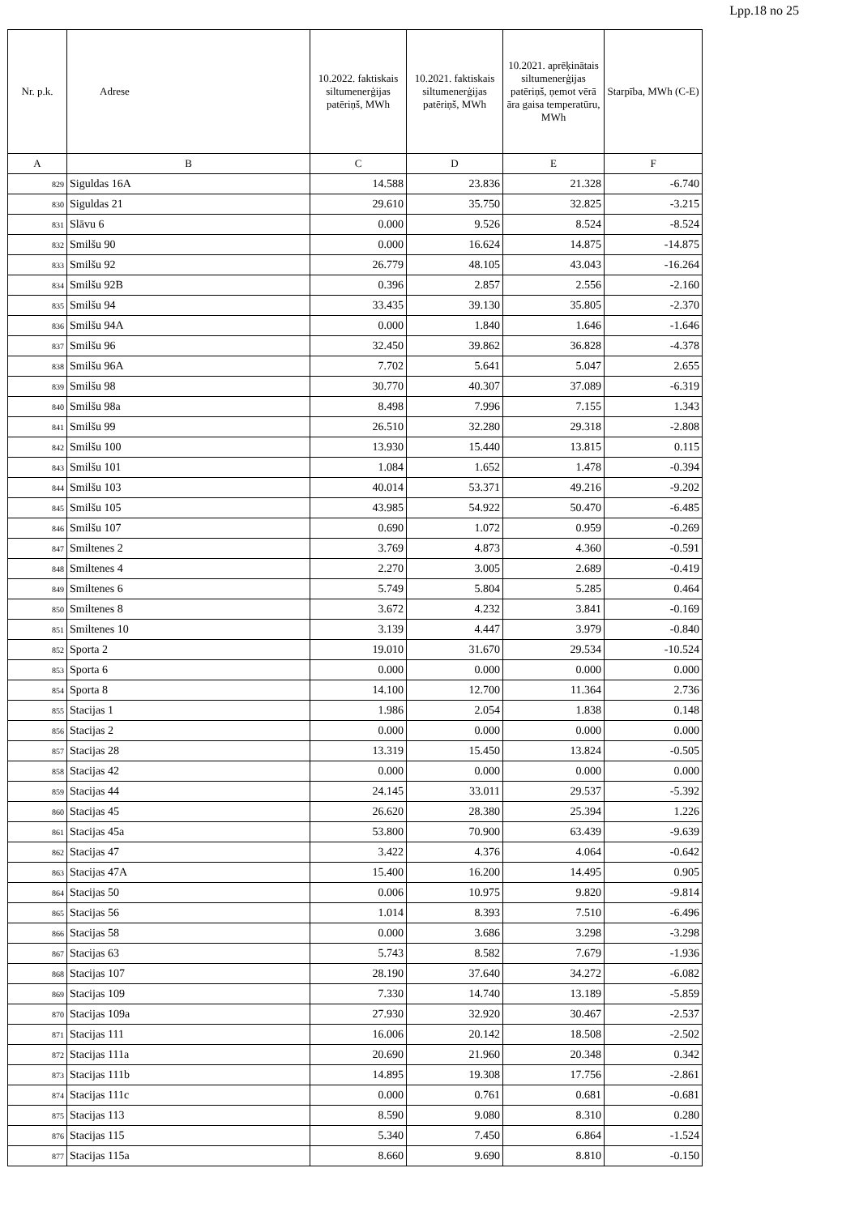Lpp.18 no 25
| Nr. p.k. | Adrese | 10.2022. faktiskais siltumenerģijas patēriņš, MWh | 10.2021. faktiskais siltumenerģijas patēriņš, MWh | 10.2021. aprēķinātais siltumenerģijas patēriņš, ņemot vērā āra gaisa temperatūru, MWh | Starpība, MWh (C-E) |
| --- | --- | --- | --- | --- | --- |
| A | B | C | D | E | F |
| 829 | Siguldas 16A | 14.588 | 23.836 | 21.328 | -6.740 |
| 830 | Siguldas 21 | 29.610 | 35.750 | 32.825 | -3.215 |
| 831 | Slāvu 6 | 0.000 | 9.526 | 8.524 | -8.524 |
| 832 | Smilšu 90 | 0.000 | 16.624 | 14.875 | -14.875 |
| 833 | Smilšu 92 | 26.779 | 48.105 | 43.043 | -16.264 |
| 834 | Smilšu 92B | 0.396 | 2.857 | 2.556 | -2.160 |
| 835 | Smilšu 94 | 33.435 | 39.130 | 35.805 | -2.370 |
| 836 | Smilšu 94A | 0.000 | 1.840 | 1.646 | -1.646 |
| 837 | Smilšu 96 | 32.450 | 39.862 | 36.828 | -4.378 |
| 838 | Smilšu 96A | 7.702 | 5.641 | 5.047 | 2.655 |
| 839 | Smilšu 98 | 30.770 | 40.307 | 37.089 | -6.319 |
| 840 | Smilšu 98a | 8.498 | 7.996 | 7.155 | 1.343 |
| 841 | Smilšu 99 | 26.510 | 32.280 | 29.318 | -2.808 |
| 842 | Smilšu 100 | 13.930 | 15.440 | 13.815 | 0.115 |
| 843 | Smilšu 101 | 1.084 | 1.652 | 1.478 | -0.394 |
| 844 | Smilšu 103 | 40.014 | 53.371 | 49.216 | -9.202 |
| 845 | Smilšu 105 | 43.985 | 54.922 | 50.470 | -6.485 |
| 846 | Smilšu 107 | 0.690 | 1.072 | 0.959 | -0.269 |
| 847 | Smiltenes 2 | 3.769 | 4.873 | 4.360 | -0.591 |
| 848 | Smiltenes 4 | 2.270 | 3.005 | 2.689 | -0.419 |
| 849 | Smiltenes 6 | 5.749 | 5.804 | 5.285 | 0.464 |
| 850 | Smiltenes 8 | 3.672 | 4.232 | 3.841 | -0.169 |
| 851 | Smiltenes 10 | 3.139 | 4.447 | 3.979 | -0.840 |
| 852 | Sporta 2 | 19.010 | 31.670 | 29.534 | -10.524 |
| 853 | Sporta 6 | 0.000 | 0.000 | 0.000 | 0.000 |
| 854 | Sporta 8 | 14.100 | 12.700 | 11.364 | 2.736 |
| 855 | Stacijas 1 | 1.986 | 2.054 | 1.838 | 0.148 |
| 856 | Stacijas 2 | 0.000 | 0.000 | 0.000 | 0.000 |
| 857 | Stacijas 28 | 13.319 | 15.450 | 13.824 | -0.505 |
| 858 | Stacijas 42 | 0.000 | 0.000 | 0.000 | 0.000 |
| 859 | Stacijas 44 | 24.145 | 33.011 | 29.537 | -5.392 |
| 860 | Stacijas 45 | 26.620 | 28.380 | 25.394 | 1.226 |
| 861 | Stacijas 45a | 53.800 | 70.900 | 63.439 | -9.639 |
| 862 | Stacijas 47 | 3.422 | 4.376 | 4.064 | -0.642 |
| 863 | Stacijas 47A | 15.400 | 16.200 | 14.495 | 0.905 |
| 864 | Stacijas 50 | 0.006 | 10.975 | 9.820 | -9.814 |
| 865 | Stacijas 56 | 1.014 | 8.393 | 7.510 | -6.496 |
| 866 | Stacijas 58 | 0.000 | 3.686 | 3.298 | -3.298 |
| 867 | Stacijas 63 | 5.743 | 8.582 | 7.679 | -1.936 |
| 868 | Stacijas 107 | 28.190 | 37.640 | 34.272 | -6.082 |
| 869 | Stacijas 109 | 7.330 | 14.740 | 13.189 | -5.859 |
| 870 | Stacijas 109a | 27.930 | 32.920 | 30.467 | -2.537 |
| 871 | Stacijas 111 | 16.006 | 20.142 | 18.508 | -2.502 |
| 872 | Stacijas 111a | 20.690 | 21.960 | 20.348 | 0.342 |
| 873 | Stacijas 111b | 14.895 | 19.308 | 17.756 | -2.861 |
| 874 | Stacijas 111c | 0.000 | 0.761 | 0.681 | -0.681 |
| 875 | Stacijas 113 | 8.590 | 9.080 | 8.310 | 0.280 |
| 876 | Stacijas 115 | 5.340 | 7.450 | 6.864 | -1.524 |
| 877 | Stacijas 115a | 8.660 | 9.690 | 8.810 | -0.150 |